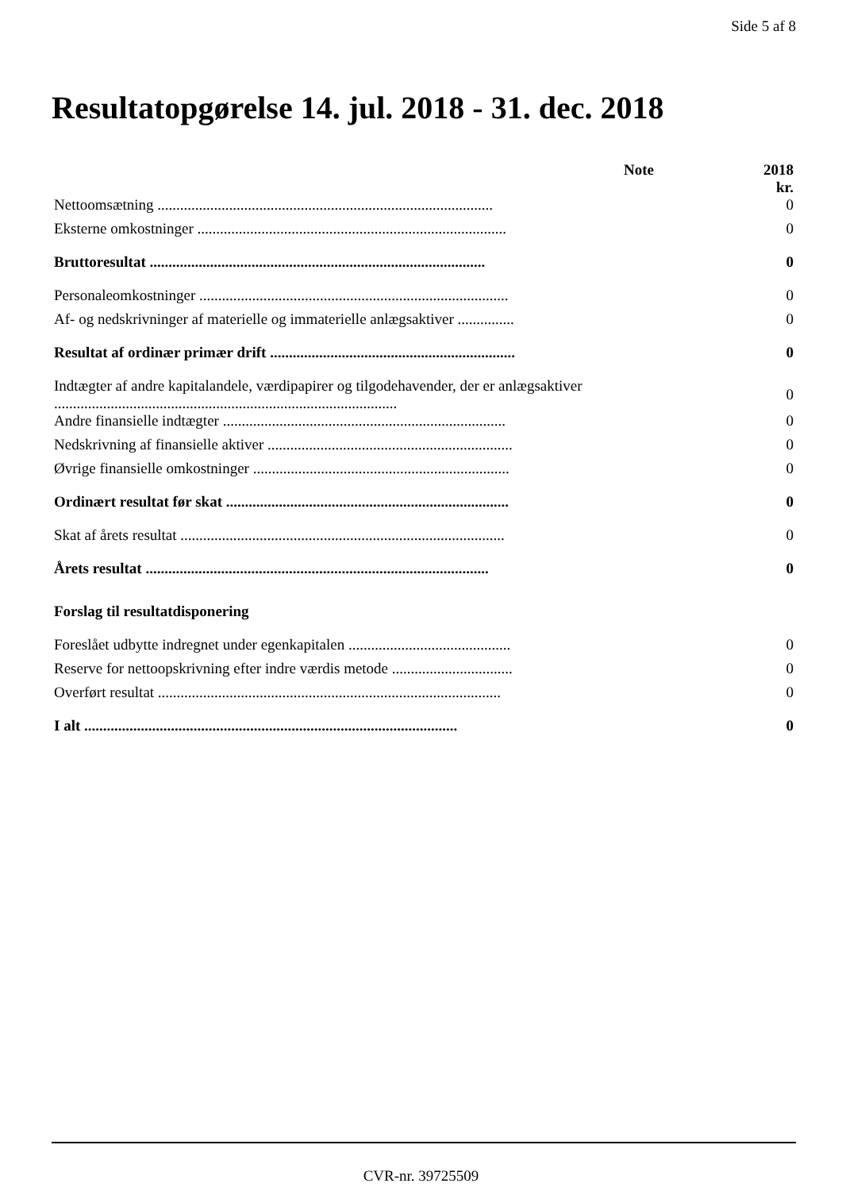Side 5 af 8
Resultatopgørelse 14. jul. 2018 - 31. dec. 2018
| | Note | 2018 kr. |
| --- | --- | --- |
| Nettoomsætning ......................................................................................... | | 0 |
| Eksterne omkostninger .................................................................................. | | 0 |
| Bruttoresultat ......................................................................................... | | 0 |
| Personaleomkostninger .................................................................................. | | 0 |
| Af- og nedskrivninger af materielle og immaterielle anlægsaktiver ............... | | 0 |
| Resultat af ordinær primær drift ................................................................. | | 0 |
| Indtægter af andre kapitalandele, værdipapirer og tilgodehavender, der er anlægsaktiver ........................................................................................... | | 0 |
| Andre finansielle indtægter ........................................................................... | | 0 |
| Nedskrivning af finansielle aktiver ................................................................. | | 0 |
| Øvrige finansielle omkostninger .................................................................... | | 0 |
| Ordinært resultat før skat ........................................................................... | | 0 |
| Skat af årets resultat ...................................................................................... | | 0 |
| Årets resultat ........................................................................................... | | 0 |
| Forslag til resultatdisponering | | |
| Foreslået udbytte indregnet under egenkapitalen ........................................... | | 0 |
| Reserve for nettoopskrivning efter indre værdis metode ................................ | | 0 |
| Overført resultat ........................................................................................... | | 0 |
| I alt ................................................................................................... | | 0 |
CVR-nr. 39725509